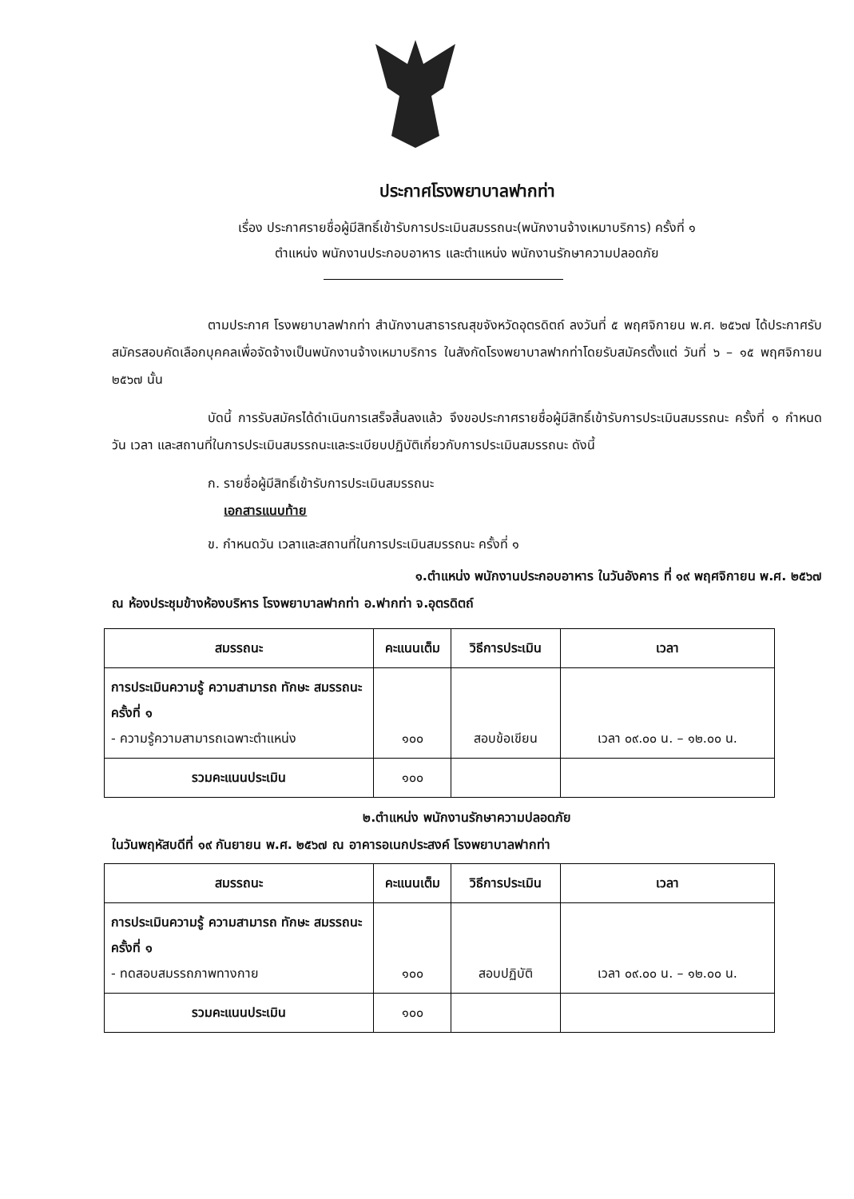ประกาศโรงพยาบาลฟากท่า
เรื่อง ประกาศรายชื่อผู้มีสิทธิ์เข้ารับการประเมินสมรรถนะ(พนักงานจ้างเหมาบริการ) ครั้งที่ ๑
ตำแหน่ง พนักงานประกอบอาหาร และตำแหน่ง พนักงานรักษาความปลอดภัย
ตามประกาศ โรงพยาบาลฟากท่า สำนักงานสาธารณสุขจังหวัดอุตรดิตถ์ ลงวันที่ ๕ พฤศจิกายน พ.ศ. ๒๕๖๗ ได้ประกาศรับสมัครสอบคัดเลือกบุคคลเพื่อจัดจ้างเป็นพนักงานจ้างเหมาบริการ ในสังกัดโรงพยาบาลฟากท่าโดยรับสมัครตั้งแต่ วันที่ ๖ – ๑๕ พฤศจิกายน ๒๕๖๗ นั้น
บัดนี้ การรับสมัครได้ดำเนินการเสร็จสิ้นลงแล้ว จึงขอประกาศรายชื่อผู้มีสิทธิ์เข้ารับการประเมินสมรรถนะ ครั้งที่ ๑ กำหนดวัน เวลา และสถานที่ในการประเมินสมรรถนะและระเบียบปฏิบัติเกี่ยวกับการประเมินสมรรถนะ ดังนี้
ก. รายชื่อผู้มีสิทธิ์เข้ารับการประเมินสมรรถนะ
เอกสารแนบท้าย
ข. กำหนดวัน เวลาและสถานที่ในการประเมินสมรรถนะ ครั้งที่ ๑
๑.ตำแหน่ง พนักงานประกอบอาหาร ในวันอังคาร ที่ ๑๙ พฤศจิกายน พ.ศ. ๒๕๖๗
ณ ห้องประชุมข้างห้องบริหาร โรงพยาบาลฟากท่า อ.ฟากท่า จ.อุตรดิตถ์
| สมรรถนะ | คะแนนเต็ม | วิธีการประเมิน | เวลา |
| --- | --- | --- | --- |
| การประเมินความรู้ ความสามารถ ทักษะ สมรรถนะ ครั้งที่ ๑ - ความรู้ความสามารถเฉพาะตำแหน่ง | ๑๐๐ | สอบข้อเขียน | เวลา ๐๙.๐๐ น. – ๑๒.๐๐ น. |
| รวมคะแนนประเมิน | ๑๐๐ | | |
๒.ตำแหน่ง พนักงานรักษาความปลอดภัย
ในวันพฤหัสบดีที่ ๑๙ กันยายน พ.ศ. ๒๕๖๗ ณ อาคารอเนกประสงค์ โรงพยาบาลฟากท่า
| สมรรถนะ | คะแนนเต็ม | วิธีการประเมิน | เวลา |
| --- | --- | --- | --- |
| การประเมินความรู้ ความสามารถ ทักษะ สมรรถนะ ครั้งที่ ๑ - ทดสอบสมรรถภาพทางกาย | ๑๐๐ | สอบปฏิบัติ | เวลา ๐๙.๐๐ น. – ๑๒.๐๐ น. |
| รวมคะแนนประเมิน | ๑๐๐ | | |